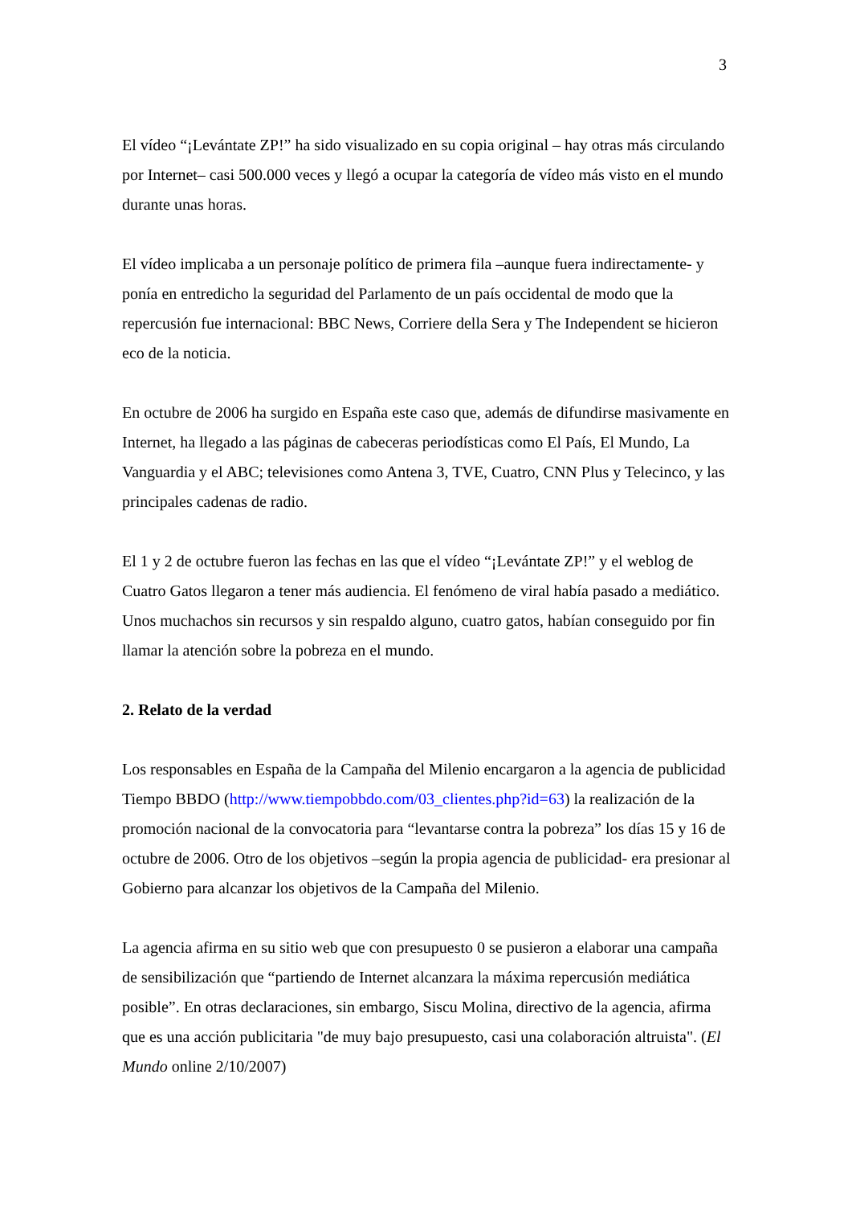3
El vídeo “¡Levántate ZP!” ha sido visualizado en su copia original – hay otras más circulando por Internet– casi 500.000 veces y llegó a ocupar la categoría de vídeo más visto en el mundo durante unas horas.
El vídeo implicaba a un personaje político de primera fila –aunque fuera indirectamente- y ponía en entredicho la seguridad del Parlamento de un país occidental de modo que la repercusión fue internacional: BBC News, Corriere della Sera y The Independent se hicieron eco de la noticia.
En octubre de 2006 ha surgido en España este caso que, además de difundirse masivamente en Internet, ha llegado a las páginas de cabeceras periodísticas como El País, El Mundo, La Vanguardia y el ABC; televisiones como Antena 3, TVE, Cuatro, CNN Plus y Telecinco, y las principales cadenas de radio.
El 1 y 2 de octubre fueron las fechas en las que el vídeo “¡Levántate ZP!” y el weblog de Cuatro Gatos llegaron a tener más audiencia. El fenómeno de viral había pasado a mediático. Unos muchachos sin recursos y sin respaldo alguno, cuatro gatos, habían conseguido por fin llamar la atención sobre la pobreza en el mundo.
2. Relato de la verdad
Los responsables en España de la Campaña del Milenio encargaron a la agencia de publicidad Tiempo BBDO (http://www.tiempobbdo.com/03_clientes.php?id=63) la realización de la promoción nacional de la convocatoria para “levantarse contra la pobreza” los días 15 y 16 de octubre de 2006. Otro de los objetivos –según la propia agencia de publicidad- era presionar al Gobierno para alcanzar los objetivos de la Campaña del Milenio.
La agencia afirma en su sitio web que con presupuesto 0 se pusieron a elaborar una campaña de sensibilización que “partiendo de Internet alcanzara la máxima repercusión mediática posible”. En otras declaraciones, sin embargo, Siscu Molina, directivo de la agencia, afirma que es una acción publicitaria "de muy bajo presupuesto, casi una colaboración altruista". (El Mundo online 2/10/2007)